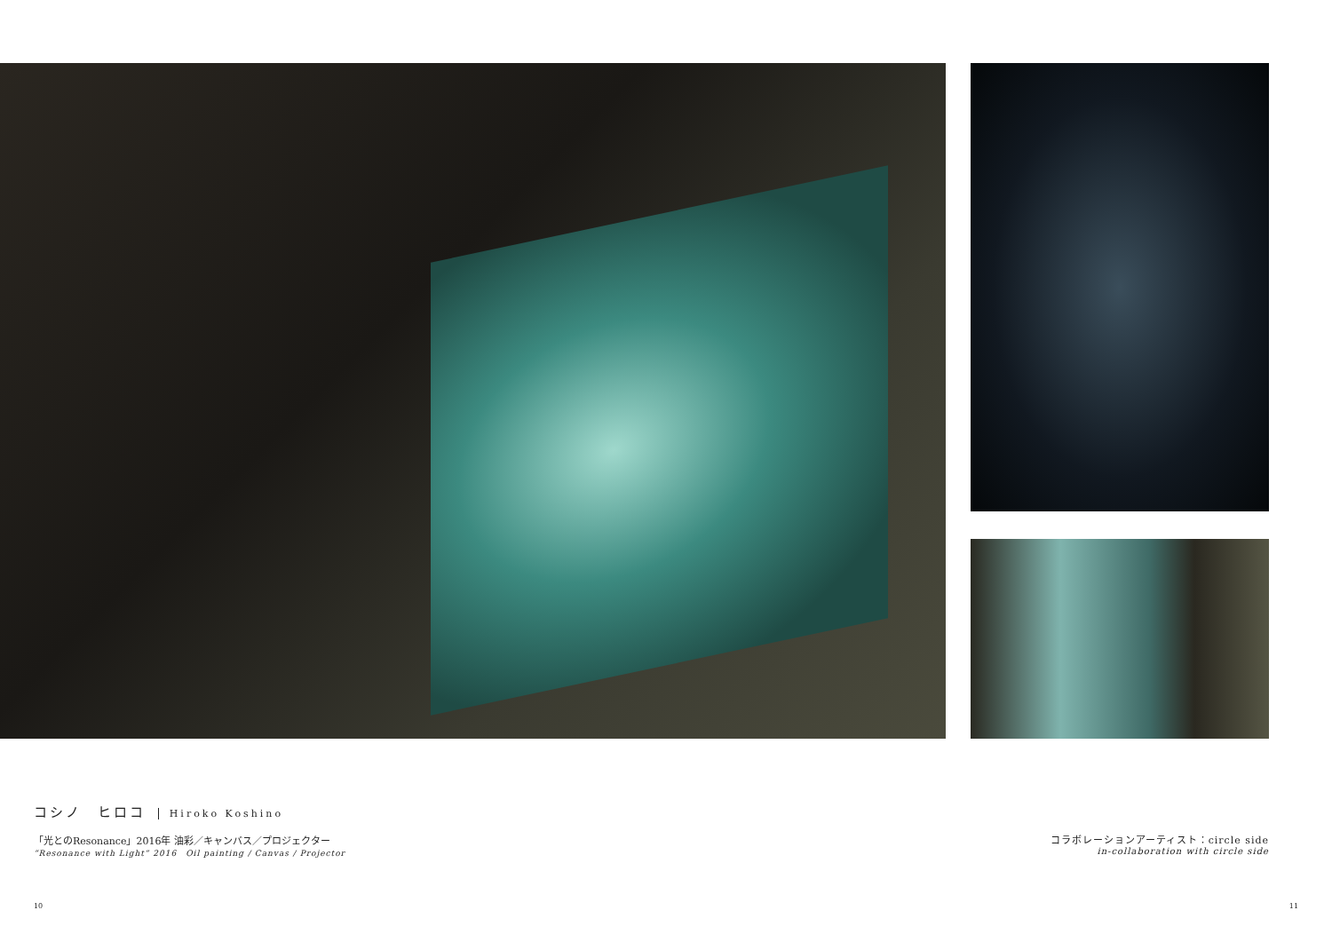コシノ　ヒロコ Hiroko Koshino
「光とのResonance」2016年 油彩／キャンバス／プロジェクター
“Resonance with Light” 2016　Oil painting / Canvas / Projector
コラボレーションアーティスト：circle side
in-collaboration with circle side
10 11